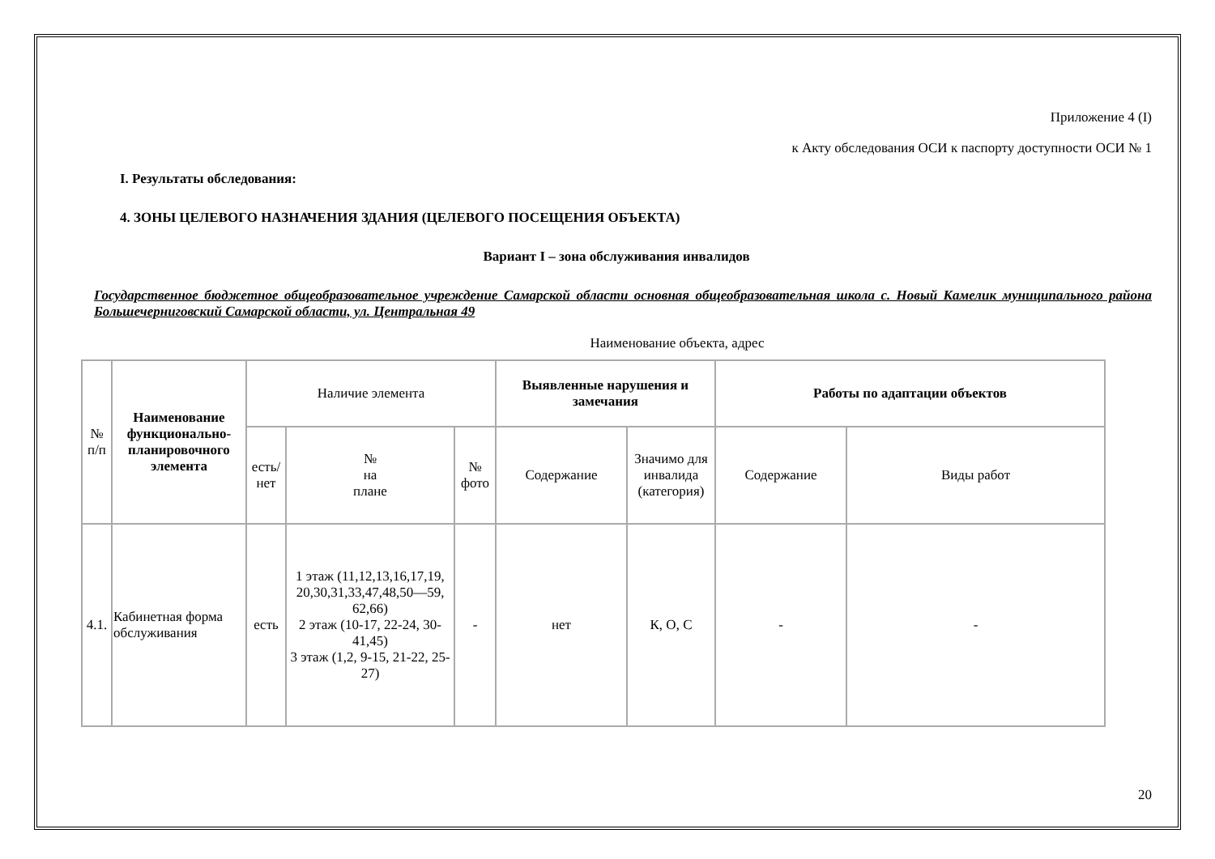Приложение 4 (I)
к Акту обследования ОСИ к паспорту доступности ОСИ № 1
I. Результаты обследования:
4. ЗОНЫ ЦЕЛЕВОГО НАЗНАЧЕНИЯ ЗДАНИЯ (ЦЕЛЕВОГО ПОСЕЩЕНИЯ ОБЪЕКТА)
Вариант I – зона обслуживания инвалидов
Государственное бюджетное общеобразовательное учреждение Самарской области основная общеобразовательная школа с. Новый Камелик муниципального района Большечерниговский Самарской области, ул. Центральная 49
Наименование объекта, адрес
| № п/п | Наименование функционально-планировочного элемента | Наличие элемента | | | Выявленные нарушения и замечания | | Работы по адаптации объектов | |
| --- | --- | --- | --- | --- | --- | --- | --- | --- |
| | | есть/ нет | № на плане | № фото | Содержание | Значимо для инвалида (категория) | Содержание | Виды работ |
| 4.1. | Кабинетная форма обслуживания | есть | 1 этаж (11,12,13,16,17,19, 20,30,31,33,47,48,50—59, 62,66) 2 этаж (10-17, 22-24, 30-41,45) 3 этаж (1,2, 9-15, 21-22, 25-27) | - | нет | К, О, С | - | - |
20